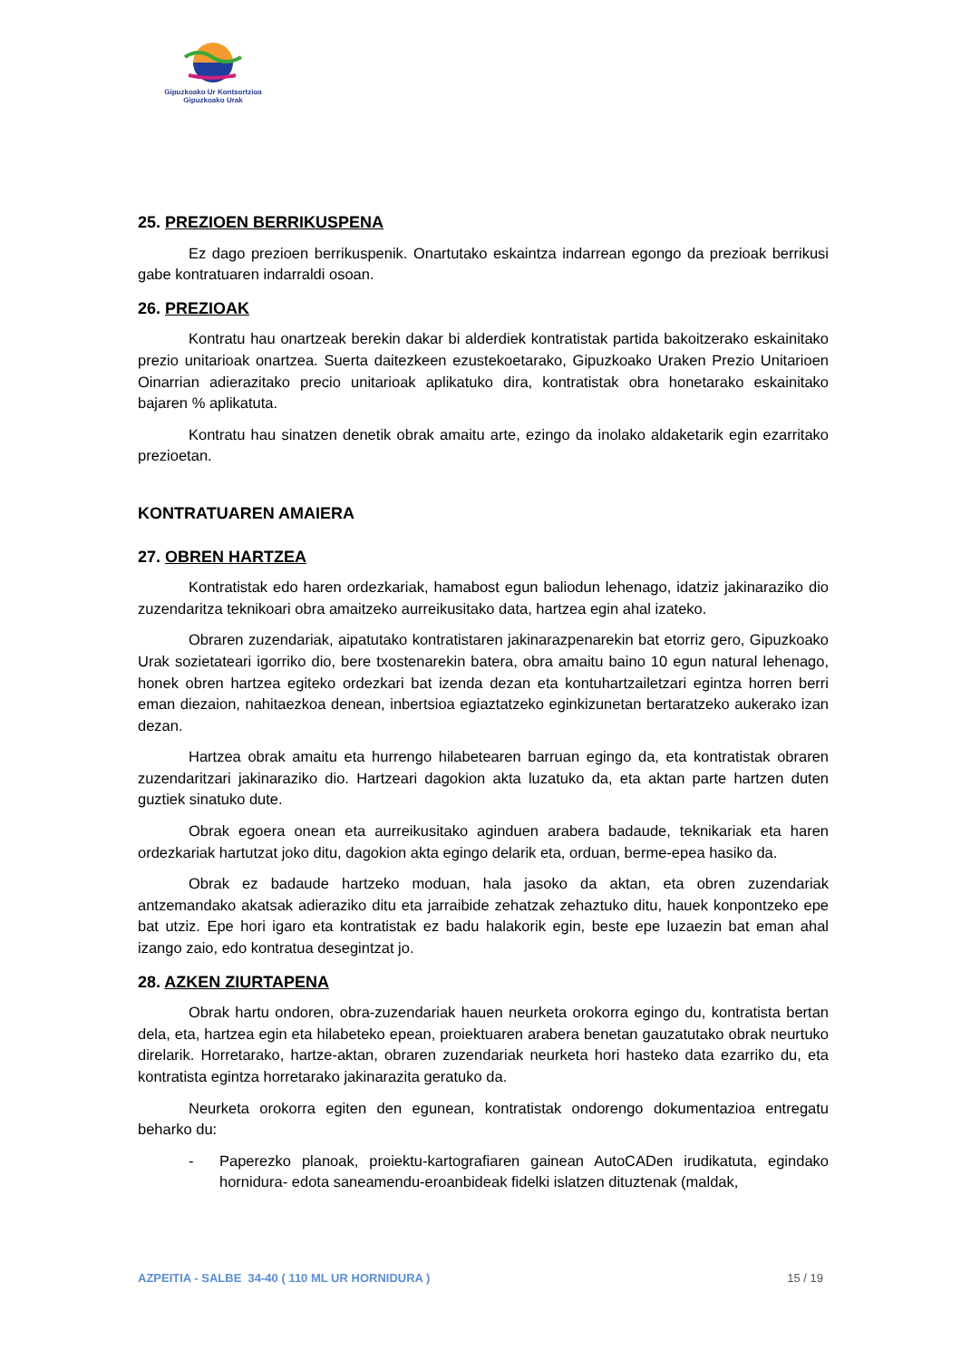Gipuzkoako Ur Kontsortzioa
Gipuzkoako Urak
25. PREZIOEN BERRIKUSPENA
Ez dago prezioen berrikuspenik. Onartutako eskaintza indarrean egongo da prezioak berrikusi gabe kontratuaren indarraldi osoan.
26. PREZIOAK
Kontratu hau onartzeak berekin dakar bi alderdiek kontratistak partida bakoitzerako eskainitako prezio unitarioak onartzea. Suerta daitezkeen ezustekoetarako, Gipuzkoako Uraken Prezio Unitarioen Oinarrian adierazitako precio unitarioak aplikatuko dira, kontratistak obra honetarako eskainitako bajaren % aplikatuta.
Kontratu hau sinatzen denetik obrak amaitu arte, ezingo da inolako aldaketarik egin ezarritako prezioetan.
KONTRATUAREN AMAIERA
27. OBREN HARTZEA
Kontratistak edo haren ordezkariak, hamabost egun baliodun lehenago, idatziz jakinaraziko dio zuzendaritza teknikoari obra amaitzeko aurreikusitako data, hartzea egin ahal izateko.
Obraren zuzendariak, aipatutako kontratistaren jakinarazpenarekin bat etorriz gero, Gipuzkoako Urak sozietateari igorriko dio, bere txostenarekin batera, obra amaitu baino 10 egun natural lehenago, honek obren hartzea egiteko ordezkari bat izenda dezan eta kontuhartzailetzari egintza horren berri eman diezaion, nahitaezkoa denean, inbertsioa egiaztatzeko eginkizunetan bertaratzeko aukerako izan dezan.
Hartzea obrak amaitu eta hurrengo hilabetearen barruan egingo da, eta kontratistak obraren zuzendaritzari jakinaraziko dio. Hartzeari dagokion akta luzatuko da, eta aktan parte hartzen duten guztiek sinatuko dute.
Obrak egoera onean eta aurreikusitako aginduen arabera badaude, teknikariak eta haren ordezkariak hartutzat joko ditu, dagokion akta egingo delarik eta, orduan, berme-epea hasiko da.
Obrak ez badaude hartzeko moduan, hala jasoko da aktan, eta obren zuzendariak antzemandako akatsak adieraziko ditu eta jarraibide zehatzak zehaztuko ditu, hauek konpontzeko epe bat utziz. Epe hori igaro eta kontratistak ez badu halakorik egin, beste epe luzaezin bat eman ahal izango zaio, edo kontratua desegintzat jo.
28. AZKEN ZIURTAPENA
Obrak hartu ondoren, obra-zuzendariak hauen neurketa orokorra egingo du, kontratista bertan dela, eta, hartzea egin eta hilabeteko epean, proiektuaren arabera benetan gauzatutako obrak neurtuko direlarik. Horretarako, hartze-aktan, obraren zuzendariak neurketa hori hasteko data ezarriko du, eta kontratista egintza horretarako jakinarazita geratuko da.
Neurketa orokorra egiten den egunean, kontratistak ondorengo dokumentazioa entregatu beharko du:
- Paperezko planoak, proiektu-kartografiaren gainean AutoCADen irudikatuta, egindako hornidura- edota saneamendu-eroanbideak fidelki islatzen dituztenak (maldak,
AZPEITIA - SALBE 34-40 ( 110 ML UR HORNIDURA ) 15 / 19